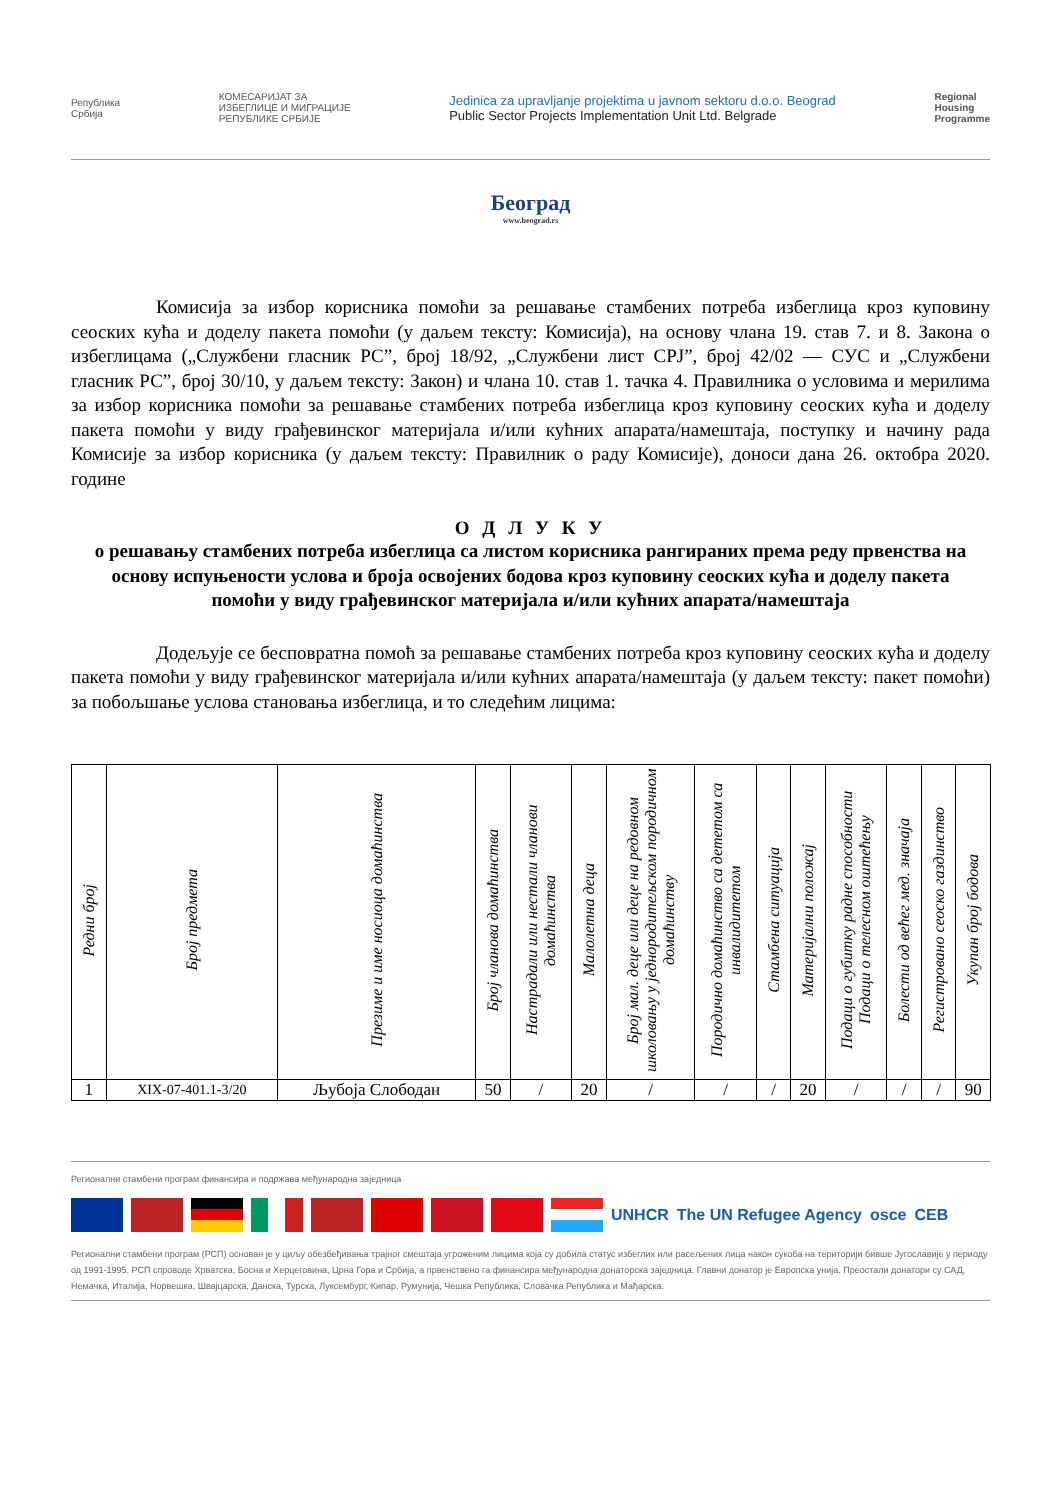Република
Србија
КОМЕСАРИЈАТ ЗА
ИЗБЕГЛИЦЕ И МИГРАЦИЈЕ
РЕПУБЛИКЕ СРБИЈЕ
Jedinica za upravljanje projektima u javnom sektoru d.o.o. Beograd
Public Sector Projects Implementation Unit Ltd. Belgrade
Regional
Housing
Programme
Београд
www.beograd.rs
Комисија за избор корисника помоћи за решавање стамбених потреба избеглица кроз куповину сеоских кућа и доделу пакета помоћи (у даљем тексту: Комисија), на основу члана 19. став 7. и 8. Закона о избеглицама („Службени гласник РС”, број 18/92, „Службени лист СРЈ”, број 42/02 — СУС и „Службени гласник РС”, број 30/10, у даљем тексту: Закон) и члана 10. став 1. тачка 4. Правилника о условима и мерилима за избор корисника помоћи за решавање стамбених потреба избеглица кроз куповину сеоских кућа и доделу пакета помоћи у виду грађевинског материјала и/или кућних апарата/намештаја, поступку и начину рада Комисије за избор корисника (у даљем тексту: Правилник о раду Комисије), доноси дана 26. октобра 2020. године
О Д Л У К У
о решавању стамбених потреба избеглица са листом корисника рангираних према реду првенства на основу испуњености услова и броја освојених бодова кроз куповину сеоских кућа и доделу пакета помоћи у виду грађевинског материјала и/или кућних апарата/намештаја
Додељује се бесповратна помоћ за решавање стамбених потреба кроз куповину сеоских кућа и доделу пакета помоћи у виду грађевинског материјала и/или кућних апарата/намештаја (у даљем тексту: пакет помоћи) за побољшање услова становања избеглица, и то следећим лицима:
| Редни број | Број предмета | Презиме и име носиоца домаћинства | Број чланова домаћинства | Настрадали или нестали чланови домаћинства | Малолетна деца | Број мал. деце или деце на редовном школовању у једнородитељском породичном домаћинству | Породично домаћинство са дететом са инвалидитетом | Стамбена ситуација | Материјални положај | Подаци о губитку радне способности Подаци о телесном оштећењу | Болести од већег мед. значаја | Регистровано сеоско газдинство | Укупан број бодова |
| --- | --- | --- | --- | --- | --- | --- | --- | --- | --- | --- | --- | --- | --- |
| 1 | XIX-07-401.1-3/20 | Љубоја Слободан | 50 | / | 20 | / | / | / | 20 | / | / | / | 90 |
Регионални стамбени програм финансира и подржава међународна заједница
UNHCR The UN Refugee Agency osce CEB
Регионални стамбени програм (РСП) основан је у циљу обезбеђивања трајног смештаја угроженим лицима која су добила статус избеглих или расељених лица након сукоба на територији бивше Југославије у периоду од 1991-1995. РСП спроводе Хрватска, Босна и Херцеговина, Црна Гора и Србија, а првенствено га финансира међународна донаторска заједница. Главни донатор је Европска унија. Преостали донатори су САД, Немачка, Италија, Норвешка, Швајцарска, Данска, Турска, Луксембург, Кипар, Румунија, Чешка Република, Словачка Република и Мађарска.